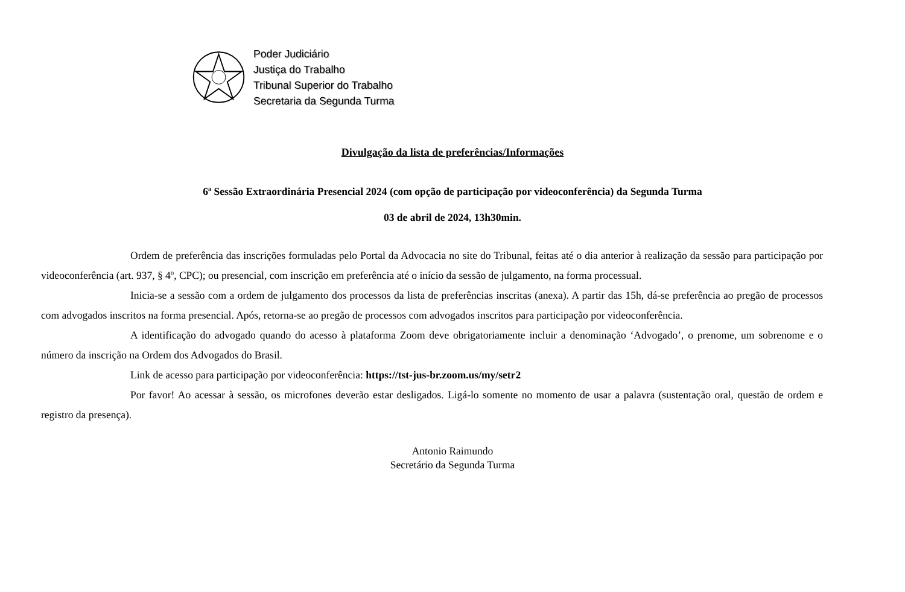Poder Judiciário
Justiça do Trabalho
Tribunal Superior do Trabalho
Secretaria da Segunda Turma
Divulgação da lista de preferências/Informações
6ª Sessão Extraordinária Presencial 2024 (com opção de participação por videoconferência) da Segunda Turma
03 de abril de 2024, 13h30min.
Ordem de preferência das inscrições formuladas pelo Portal da Advocacia no site do Tribunal, feitas até o dia anterior à realização da sessão para participação por videoconferência (art. 937, § 4º, CPC); ou presencial, com inscrição em preferência até o início da sessão de julgamento, na forma processual.
Inicia-se a sessão com a ordem de julgamento dos processos da lista de preferências inscritas (anexa). A partir das 15h, dá-se preferência ao pregão de processos com advogados inscritos na forma presencial. Após, retorna-se ao pregão de processos com advogados inscritos para participação por videoconferência.
A identificação do advogado quando do acesso à plataforma Zoom deve obrigatoriamente incluir a denominação ‘Advogado’, o prenome, um sobrenome e o número da inscrição na Ordem dos Advogados do Brasil.
Link de acesso para participação por videoconferência: https://tst-jus-br.zoom.us/my/setr2
Por favor! Ao acessar à sessão, os microfones deverão estar desligados. Ligá-lo somente no momento de usar a palavra (sustentação oral, questão de ordem e registro da presença).
Antonio Raimundo
Secretário da Segunda Turma